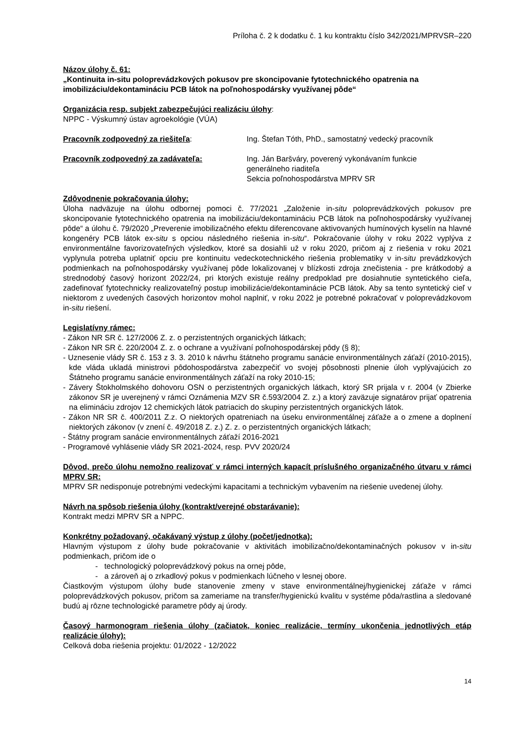Príloha č. 2 k dodatku č. 1 ku kontraktu číslo 342/2021/MPRVSR–220
Názov úlohy č. 61:
„Kontinuita in-situ poloprevádzkových pokusov pre skoncipovanie fytotechnického opatrenia na imobilizáciu/dekontamináciu PCB látok na poľnohospodársky využívanej pôde“
Organizácia resp. subjekt zabezpečujúci realizáciu úlohy:
NPPC - Výskumný ústav agroekológie (VÚA)
Pracovník zodpovedný za riešiteľa: Ing. Štefan Tóth, PhD., samostatný vedecký pracovník
Pracovník zodpovedný za zadávateľa: Ing. Ján Baršváry, poverený vykonávaním funkcie
generálneho riaditeľa
Sekcia poľnohospodárstva MPRV SR
Zdôvodnenie pokračovania úlohy:
Úloha nadväzuje na úlohu odbornej pomoci č. 77/2021 „Založenie in-situ poloprevádzkových pokusov pre skoncipovanie fytotechnického opatrenia na imobilizáciu/dekontamináciu PCB látok na poľnohospodársky využívanej pôde“ a úlohu č. 79/2020 „Preverenie imobilizačného efektu diferencovane aktivovaných humínových kyselín na hlavné kongenéry PCB látok ex-situ s opciou následného riešenia in-situ“. Pokračovanie úlohy v roku 2022 vyplýva z environmentálne favorizovateľných výsledkov, ktoré sa dosiahli už v roku 2020, pričom aj z riešenia v roku 2021 vyplynula potreba uplatniť opciu pre kontinuitu vedeckotechnického riešenia problematiky v in-situ prevádzkových podmienkach na poľnohospodársky využívanej pôde lokalizovanej v blízkosti zdroja znečistenia - pre krátkodobý a strednodobý časový horizont 2022/24, pri ktorých existuje reálny predpoklad pre dosiahnutie syntetického cieľa, zadefinovať fytotechnicky realizovateľný postup imobilizácie/dekontaminácie PCB látok. Aby sa tento syntetický cieľ v niektorom z uvedených časových horizontov mohol naplniť, v roku 2022 je potrebné pokračovať v poloprevádzkovom in-situ riešení.
Legislatívny rámec:
- Zákon NR SR č. 127/2006 Z. z. o perzistentných organických látkach;
- Zákon NR SR č. 220/2004 Z. z. o ochrane a využívaní poľnohospodárskej pôdy (§ 8);
- Uznesenie vlády SR č. 153 z 3. 3. 2010 k návrhu štátneho programu sanácie environmentálnych záťaží (2010-2015), kde vláda ukladá ministrovi pôdohospodárstva zabezpečiť vo svojej pôsobnosti plnenie úloh vyplývajúcich zo Štátneho programu sanácie environmentálnych záťaží na roky 2010-15;
- Závery Štokholmského dohovoru OSN o perzistentných organických látkach, ktorý SR prijala v r. 2004 (v Zbierke zákonov SR je uverejnený v rámci Oznámenia MZV SR č.593/2004 Z. z.) a ktorý zaväzuje signatárov prijať opatrenia na elimináciu zdrojov 12 chemických látok patriacich do skupiny perzistentných organických látok.
- Zákon NR SR č. 400/2011 Z.z. O niektorých opatreniach na úseku environmentálnej záťaže a o zmene a doplnení niektorých zákonov (v znení č. 49/2018 Z. z.) Z. z. o perzistentných organických látkach;
- Štátny program sanácie environmentálnych záťaží 2016-2021
- Programové vyhlásenie vlády SR 2021-2024, resp. PVV 2020/24
Dôvod, prečo úlohu nemožno realizovať v rámci interných kapacít príslušného organizačného útvaru v rámci MPRV SR:
MPRV SR nedisponuje potrebnými vedeckými kapacitami a technickým vybavením na riešenie uvedenej úlohy.
Návrh na spôsob riešenia úlohy (kontrakt/verejné obstarávanie):
Kontrakt medzi MPRV SR a NPPC.
Konkrétny požadovaný, očakávaný výstup z úlohy (počet/jednotka):
Hlavným výstupom z úlohy bude pokračovanie v aktivitách imobilizačno/dekontaminačných pokusov v in-situ podmienkach, pričom ide o
- technologický poloprevádzkový pokus na ornej pôde,
- a zároveň aj o zrkadlový pokus v podmienkach lúčneho v lesnej obore.
Čiastkovým výstupom úlohy bude stanovenie zmeny v stave environmentálnej/hygienickej záťaže v rámci poloprevádzkových pokusov, pričom sa zameriame na transfer/hygienickú kvalitu v systéme pôda/rastlina a sledované budú aj rôzne technologické parametre pôdy aj úrody.
Časový harmonogram riešenia úlohy (začiatok, koniec realizácie, termíny ukončenia jednotlivých etáp realizácie úlohy):
Celková doba riešenia projektu: 01/2022 - 12/2022
14